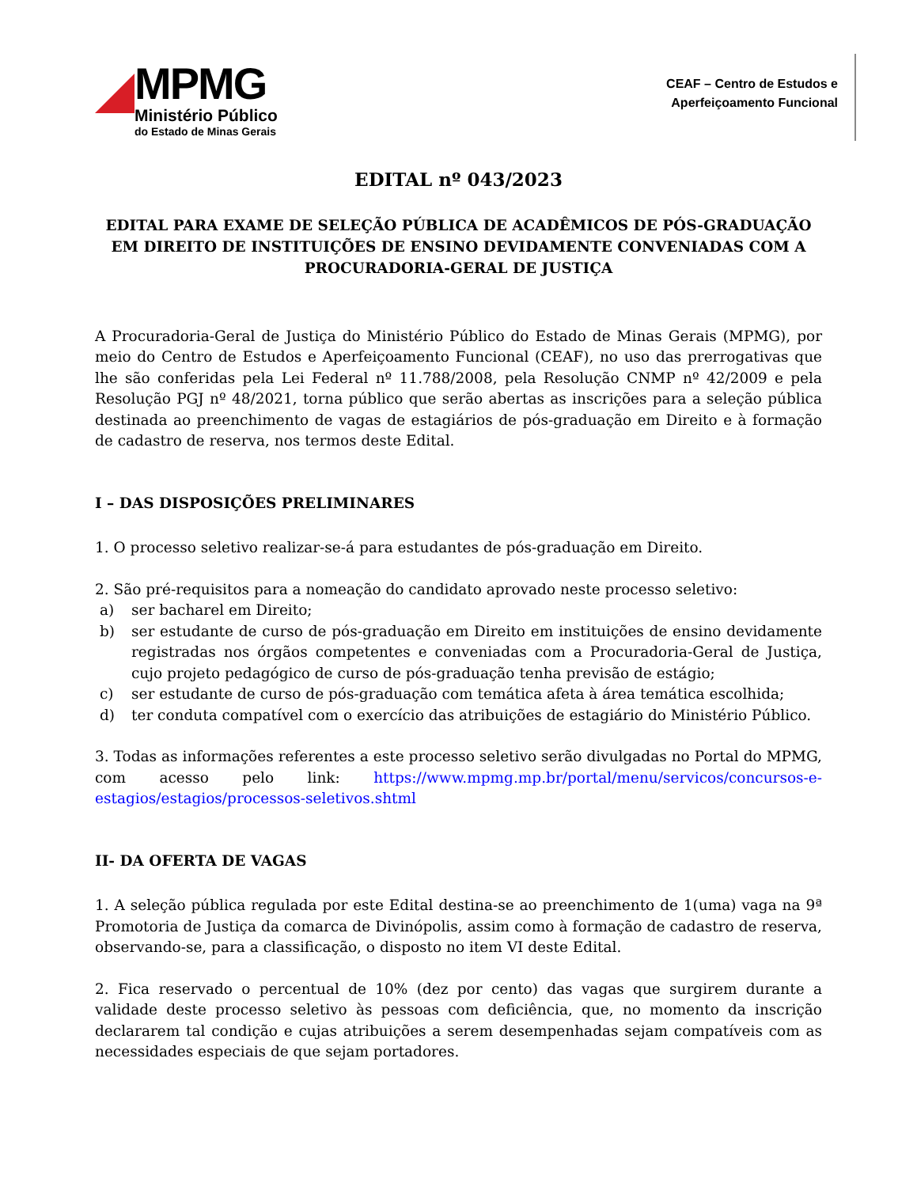MPMG
Ministério Público
do Estado de Minas Gerais
CEAF – Centro de Estudos e
Aperfeiçoamento Funcional
EDITAL nº 043/2023
EDITAL PARA EXAME DE SELEÇÃO PÚBLICA DE ACADÊMICOS DE PÓS-GRADUAÇÃO EM DIREITO DE INSTITUIÇÕES DE ENSINO DEVIDAMENTE CONVENIADAS COM A PROCURADORIA-GERAL DE JUSTIÇA
A Procuradoria-Geral de Justiça do Ministério Público do Estado de Minas Gerais (MPMG), por meio do Centro de Estudos e Aperfeiçoamento Funcional (CEAF), no uso das prerrogativas que lhe são conferidas pela Lei Federal nº 11.788/2008, pela Resolução CNMP nº 42/2009 e pela Resolução PGJ nº 48/2021, torna público que serão abertas as inscrições para a seleção pública destinada ao preenchimento de vagas de estagiários de pós-graduação em Direito e à formação de cadastro de reserva, nos termos deste Edital.
I – DAS DISPOSIÇÕES PRELIMINARES
1. O processo seletivo realizar-se-á para estudantes de pós-graduação em Direito.
2. São pré-requisitos para a nomeação do candidato aprovado neste processo seletivo:
a) ser bacharel em Direito;
b) ser estudante de curso de pós-graduação em Direito em instituições de ensino devidamente registradas nos órgãos competentes e conveniadas com a Procuradoria-Geral de Justiça, cujo projeto pedagógico de curso de pós-graduação tenha previsão de estágio;
c) ser estudante de curso de pós-graduação com temática afeta à área temática escolhida;
d) ter conduta compatível com o exercício das atribuições de estagiário do Ministério Público.
3. Todas as informações referentes a este processo seletivo serão divulgadas no Portal do MPMG, com acesso pelo link: https://www.mpmg.mp.br/portal/menu/servicos/concursos-e-estagios/estagios/processos-seletivos.shtml
II- DA OFERTA DE VAGAS
1. A seleção pública regulada por este Edital destina-se ao preenchimento de 1(uma) vaga na 9ª Promotoria de Justiça da comarca de Divinópolis, assim como à formação de cadastro de reserva, observando-se, para a classificação, o disposto no item VI deste Edital.
2. Fica reservado o percentual de 10% (dez por cento) das vagas que surgirem durante a validade deste processo seletivo às pessoas com deficiência, que, no momento da inscrição declararem tal condição e cujas atribuições a serem desempenhadas sejam compatíveis com as necessidades especiais de que sejam portadores.